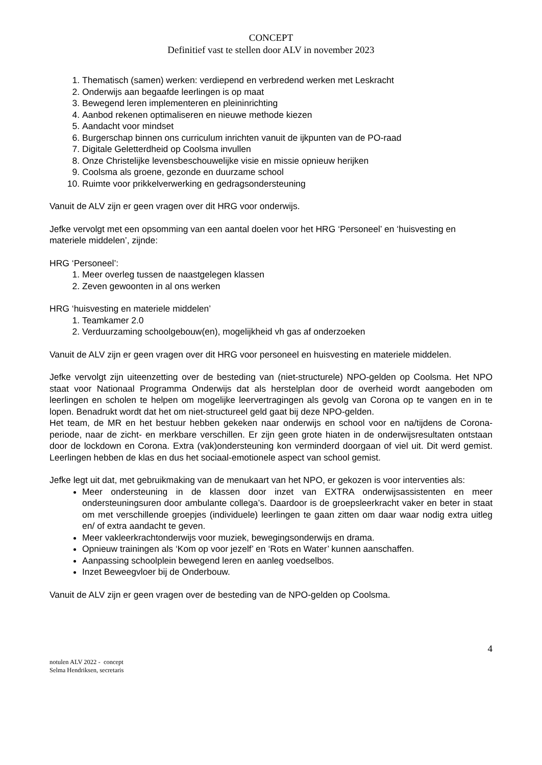CONCEPT
Definitief vast te stellen door ALV in november 2023
1. Thematisch (samen) werken: verdiepend en verbredend werken met Leskracht
2. Onderwijs aan begaafde leerlingen is op maat
3. Bewegend leren implementeren en pleininrichting
4. Aanbod rekenen optimaliseren en nieuwe methode kiezen
5. Aandacht voor mindset
6. Burgerschap binnen ons curriculum inrichten vanuit de ijkpunten van de PO-raad
7. Digitale Geletterdheid op Coolsma invullen
8. Onze Christelijke levensbeschouwelijke visie en missie opnieuw herijken
9. Coolsma als groene, gezonde en duurzame school
10. Ruimte voor prikkelverwerking en gedragsondersteuning
Vanuit de ALV zijn er geen vragen over dit HRG voor onderwijs.
Jefke vervolgt met een opsomming van een aantal doelen voor het HRG ‘Personeel’ en ‘huisvesting en materiele middelen’, zijnde:
HRG ‘Personeel’:
1. Meer overleg tussen de naastgelegen klassen
2. Zeven gewoonten in al ons werken
HRG ‘huisvesting en materiele middelen’
1. Teamkamer 2.0
2. Verduurzaming schoolgebouw(en), mogelijkheid vh gas af onderzoeken
Vanuit de ALV zijn er geen vragen over dit HRG voor personeel en huisvesting en materiele middelen.
Jefke vervolgt zijn uiteenzetting over de besteding van (niet-structurele) NPO-gelden op Coolsma. Het NPO staat voor Nationaal Programma Onderwijs dat als herstelplan door de overheid wordt aangeboden om leerlingen en scholen te helpen om mogelijke leervertragingen als gevolg van Corona op te vangen en in te lopen. Benadrukt wordt dat het om niet-structureel geld gaat bij deze NPO-gelden.
Het team, de MR en het bestuur hebben gekeken naar onderwijs en school voor en na/tijdens de Corona-periode, naar de zicht- en merkbare verschillen. Er zijn geen grote hiaten in de onderwijsresultaten ontstaan door de lockdown en Corona. Extra (vak)ondersteuning kon verminderd doorgaan of viel uit. Dit werd gemist. Leerlingen hebben de klas en dus het sociaal-emotionele aspect van school gemist.
Jefke legt uit dat, met gebruikmaking van de menukaart van het NPO, er gekozen is voor interventies als:
Meer ondersteuning in de klassen door inzet van EXTRA onderwijsassistenten en meer ondersteuningsuren door ambulante collega’s. Daardoor is de groepsleerkracht vaker en beter in staat om met verschillende groepjes (individuele) leerlingen te gaan zitten om daar waar nodig extra uitleg en/ of extra aandacht te geven.
Meer vakleerkrachtonderwijs voor muziek, bewegingsonderwijs en drama.
Opnieuw trainingen als ‘Kom op voor jezelf’ en ‘Rots en Water’ kunnen aanschaffen.
Aanpassing schoolplein bewegend leren en aanleg voedselbos.
Inzet Beweegvloer bij de Onderbouw.
Vanuit de ALV zijn er geen vragen over de besteding van de NPO-gelden op Coolsma.
4
notulen ALV 2022 - concept
Selma Hendriksen, secretaris